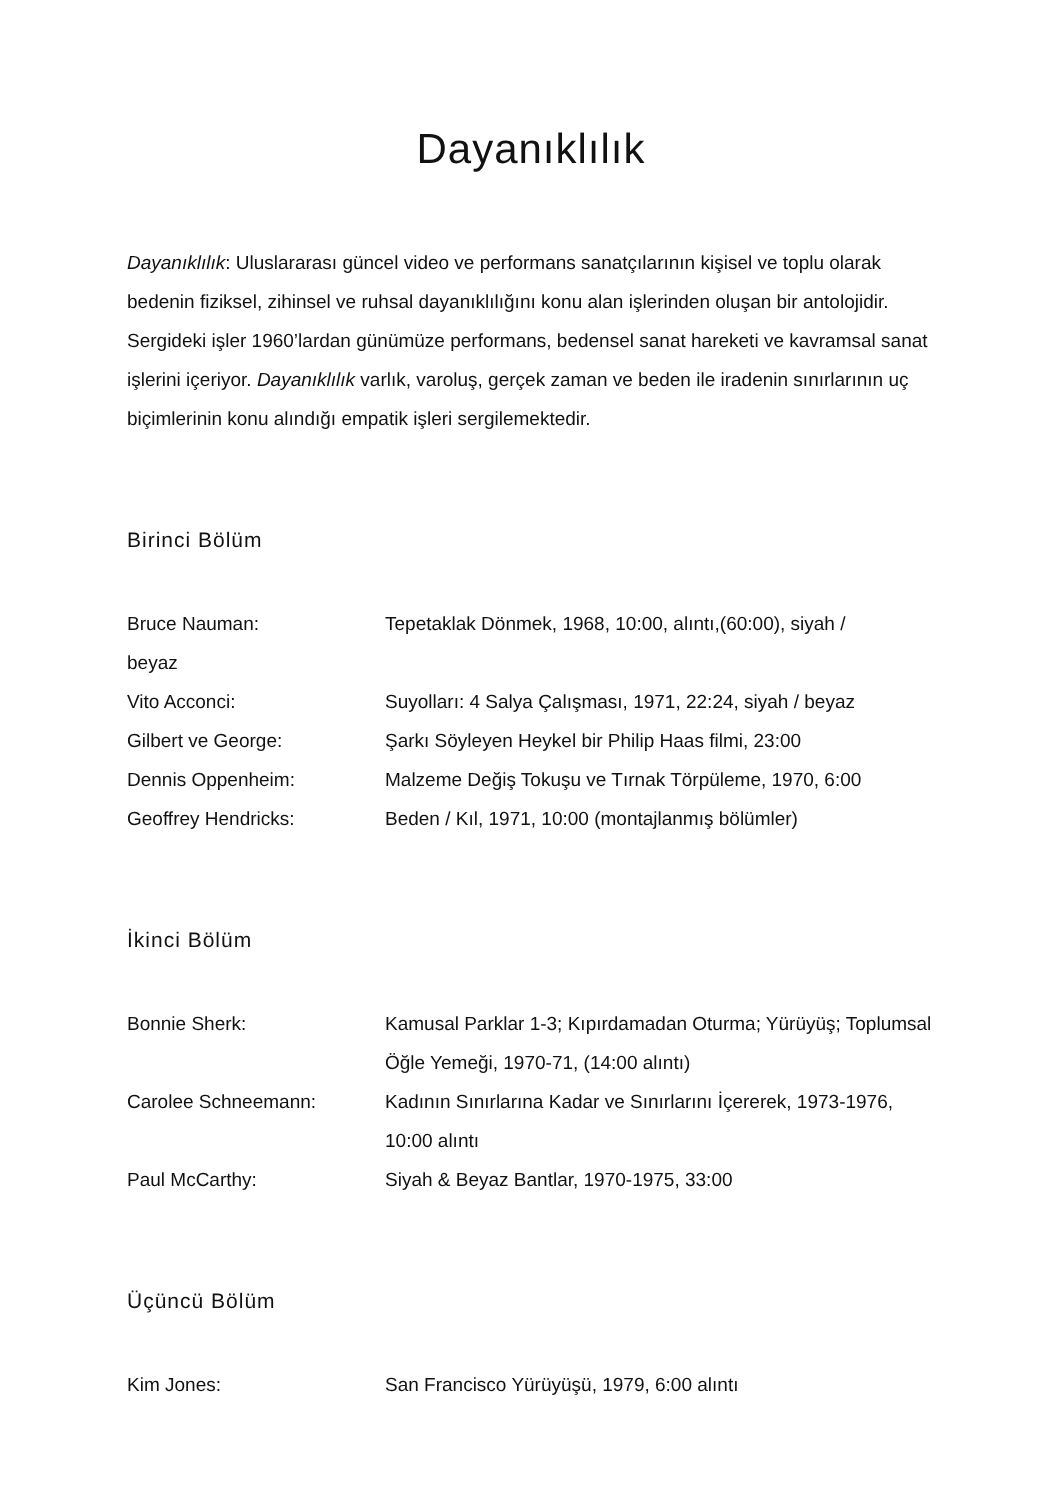Dayanıklılık
Dayanıklılık: Uluslararası güncel video ve performans sanatçılarının kişisel ve toplu olarak bedenin fiziksel, zihinsel ve ruhsal dayanıklılığını konu alan işlerinden oluşan bir antolojidir. Sergideki işler 1960’lardan günümüze performans, bedensel sanat hareketi ve kavramsal sanat işlerini içeriyor. Dayanıklılık varlık, varoluş, gerçek zaman ve beden ile iradenin sınırlarının uç biçimlerinin konu alındığı empatik işleri sergilemektedir.
Birinci Bölüm
Bruce Nauman: Tepetaklak Dönmek, 1968, 10:00, alıntı,(60:00), siyah /
beyaz
Vito Acconci: Suyolları: 4 Salya Çalışması, 1971, 22:24, siyah / beyaz
Gilbert ve George: Şarkı Söyleyen Heykel bir Philip Haas filmi, 23:00
Dennis Oppenheim: Malzeme Değiş Tokuşu ve Tırnak Törpüleme, 1970, 6:00
Geoffrey Hendricks: Beden / Kıl, 1971, 10:00 (montajlanmış bölümler)
İkinci Bölüm
Bonnie Sherk: Kamusal Parklar 1-3; Kıpırdamadan Oturma; Yürüyüş; Toplumsal Öğle Yemeği, 1970-71, (14:00 alıntı)
Carolee Schneemann: Kadının Sınırlarına Kadar ve Sınırlarını İçererek, 1973-1976, 10:00 alıntı
Paul McCarthy: Siyah & Beyaz Bantlar, 1970-1975, 33:00
Üçüncü Bölüm
Kim Jones: San Francisco Yürüyüşü, 1979, 6:00 alıntı